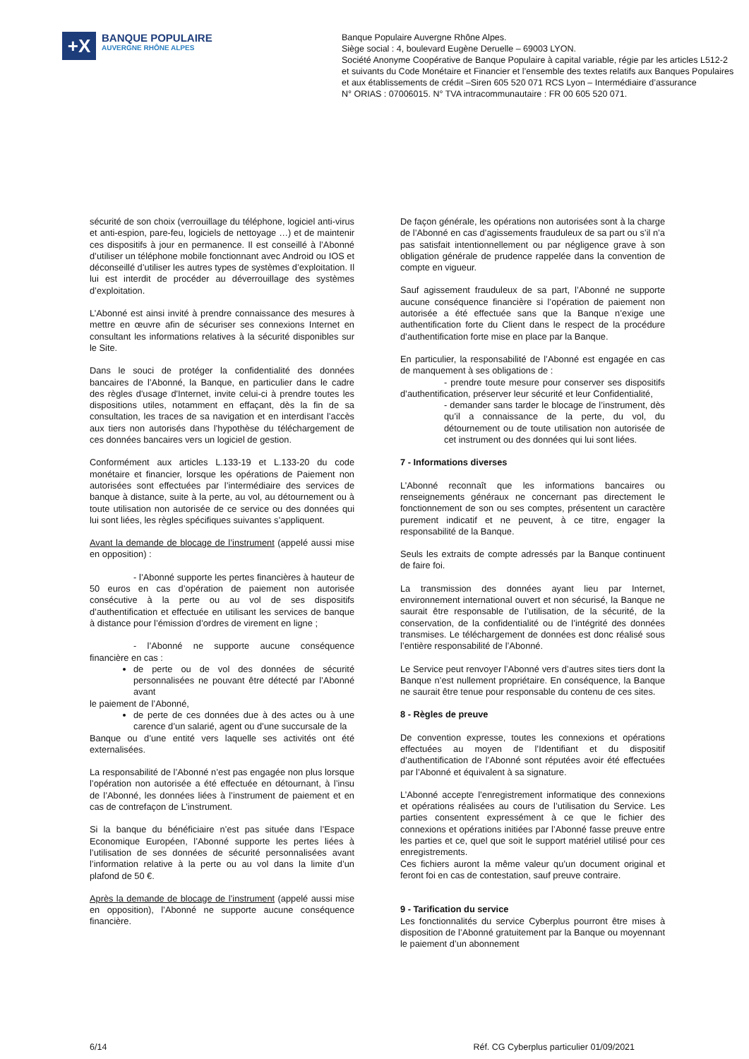+X
BANQUE POPULAIRE
AUVERGNE RHÔNE ALPES
Banque Populaire Auvergne Rhône Alpes.
Siège social : 4, boulevard Eugène Deruelle – 69003 LYON.
Société Anonyme Coopérative de Banque Populaire à capital variable, régie par les articles L512-2
et suivants du Code Monétaire et Financier et l’ensemble des textes relatifs aux Banques Populaires
et aux établissements de crédit –Siren 605 520 071 RCS Lyon – Intermédiaire d’assurance
N° ORIAS : 07006015. N° TVA intracommunautaire : FR 00 605 520 071.
sécurité de son choix (verrouillage du téléphone, logiciel anti-virus et anti-espion, pare-feu, logiciels de nettoyage …) et de maintenir ces dispositifs à jour en permanence. Il est conseillé à l’Abonné d’utiliser un téléphone mobile fonctionnant avec Android ou IOS et déconseillé d’utiliser les autres types de systèmes d’exploitation. Il lui est interdit de procéder au déverrouillage des systèmes d’exploitation.
L’Abonné est ainsi invité à prendre connaissance des mesures à mettre en œuvre afin de sécuriser ses connexions Internet en consultant les informations relatives à la sécurité disponibles sur le Site.
Dans le souci de protéger la confidentialité des données bancaires de l’Abonné, la Banque, en particulier dans le cadre des règles d'usage d'Internet, invite celui-ci à prendre toutes les dispositions utiles, notamment en effaçant, dès la fin de sa consultation, les traces de sa navigation et en interdisant l’accès aux tiers non autorisés dans l’hypothèse du téléchargement de ces données bancaires vers un logiciel de gestion.
Conformément aux articles L.133-19 et L.133-20 du code monétaire et financier, lorsque les opérations de Paiement non autorisées sont effectuées par l’intermédiaire des services de banque à distance, suite à la perte, au vol, au détournement ou à toute utilisation non autorisée de ce service ou des données qui lui sont liées, les règles spécifiques suivantes s’appliquent.
Avant la demande de blocage de l’instrument (appelé aussi mise en opposition) :
- l’Abonné supporte les pertes financières à hauteur de 50 euros en cas d’opération de paiement non autorisée consécutive à la perte ou au vol de ses dispositifs d’authentification et effectuée en utilisant les services de banque à distance pour l’émission d’ordres de virement en ligne ;
- l’Abonné ne supporte aucune conséquence financière en cas :
de perte ou de vol des données de sécurité personnalisées ne pouvant être détecté par l’Abonné avant
le paiement de l’Abonné,
de perte de ces données due à des actes ou à une carence d’un salarié, agent ou d’une succursale de la
Banque ou d’une entité vers laquelle ses activités ont été externalisées.
La responsabilité de l’Abonné n’est pas engagée non plus lorsque l’opération non autorisée a été effectuée en détournant, à l’insu de l’Abonné, les données liées à l’instrument de paiement et en cas de contrefaçon de L’instrument.
Si la banque du bénéficiaire n’est pas située dans l’Espace Economique Européen, l’Abonné supporte les pertes liées à l’utilisation de ses données de sécurité personnalisées avant l’information relative à la perte ou au vol dans la limite d’un plafond de 50 €.
Après la demande de blocage de l’instrument (appelé aussi mise en opposition), l’Abonné ne supporte aucune conséquence financière.
De façon générale, les opérations non autorisées sont à la charge de l’Abonné en cas d’agissements frauduleux de sa part ou s’il n’a pas satisfait intentionnellement ou par négligence grave à son obligation générale de prudence rappelée dans la convention de compte en vigueur.
Sauf agissement frauduleux de sa part, l’Abonné ne supporte aucune conséquence financière si l’opération de paiement non autorisée a été effectuée sans que la Banque n’exige une authentification forte du Client dans le respect de la procédure d’authentification forte mise en place par la Banque.
En particulier, la responsabilité de l’Abonné est engagée en cas de manquement à ses obligations de :
- prendre toute mesure pour conserver ses dispositifs d’authentification, préserver leur sécurité et leur Confidentialité,
- demander sans tarder le blocage de l’instrument, dès qu’il a connaissance de la perte, du vol, du détournement ou de toute utilisation non autorisée de cet instrument ou des données qui lui sont liées.
7 - Informations diverses
L’Abonné reconnaît que les informations bancaires ou renseignements généraux ne concernant pas directement le fonctionnement de son ou ses comptes, présentent un caractère purement indicatif et ne peuvent, à ce titre, engager la responsabilité de la Banque.
Seuls les extraits de compte adressés par la Banque continuent de faire foi.
La transmission des données ayant lieu par Internet, environnement international ouvert et non sécurisé, la Banque ne saurait être responsable de l’utilisation, de la sécurité, de la conservation, de la confidentialité ou de l’intégrité des données transmises. Le téléchargement de données est donc réalisé sous l’entière responsabilité de l’Abonné.
Le Service peut renvoyer l’Abonné vers d’autres sites tiers dont la Banque n’est nullement propriétaire. En conséquence, la Banque ne saurait être tenue pour responsable du contenu de ces sites.
8 - Règles de preuve
De convention expresse, toutes les connexions et opérations effectuées au moyen de l’Identifiant et du dispositif d’authentification de l’Abonné sont réputées avoir été effectuées par l’Abonné et équivalent à sa signature.
L’Abonné accepte l’enregistrement informatique des connexions et opérations réalisées au cours de l’utilisation du Service. Les parties consentent expressément à ce que le fichier des connexions et opérations initiées par l’Abonné fasse preuve entre les parties et ce, quel que soit le support matériel utilisé pour ces enregistrements.
Ces fichiers auront la même valeur qu’un document original et feront foi en cas de contestation, sauf preuve contraire.
9 - Tarification du service
Les fonctionnalités du service Cyberplus pourront être mises à disposition de l’Abonné gratuitement par la Banque ou moyennant le paiement d’un abonnement
6/14 Réf. CG Cyberplus particulier 01/09/2021